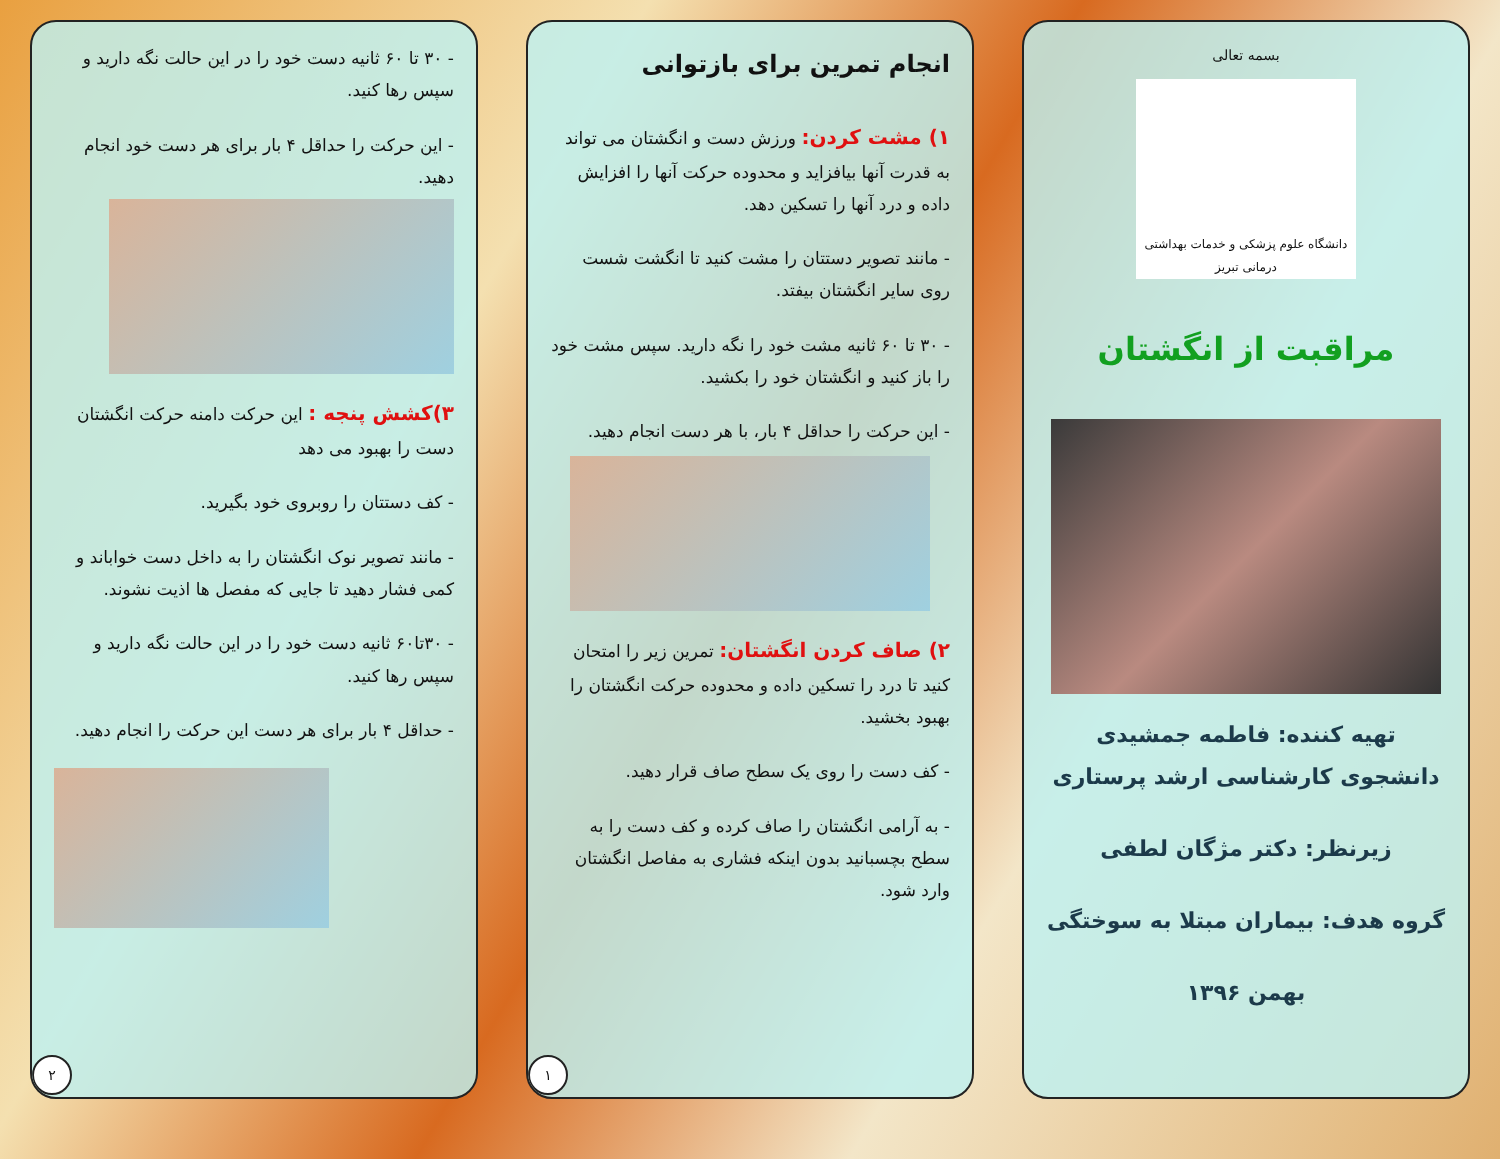بسمه تعالی
دانشگاه علوم پزشکی و خدمات بهداشتی درمانی تبریز
مراقبت از انگشتان
تهیه کننده: فاطمه جمشیدی دانشجوی کارشناسی ارشد پرستاری
زیرنظر: دکتر مژگان لطفی
گروه هدف: بیماران مبتلا به سوختگی
بهمن ۱۳۹۶
انجام تمرین برای بازتوانی
۱) مشت کردن: ورزش دست و انگشتان می تواند به قدرت آنها بیافزاید و محدوده حرکت آنها را افزایش داده و درد آنها را تسکین دهد.
- مانند تصویر دستتان را مشت کنید تا انگشت شست روی سایر انگشتان بیفتد.
- ۳۰ تا ۶۰ ثانیه مشت خود را نگه دارید. سپس مشت خود را باز کنید و انگشتان خود را بکشید.
- این حرکت را حداقل ۴ بار، با هر دست انجام دهید.
۲) صاف کردن انگشتان: تمرین زیر را امتحان کنید تا درد را تسکین داده و محدوده حرکت انگشتان را بهبود بخشید.
- کف دست را روی یک سطح صاف قرار دهید.
- به آرامی انگشتان را صاف کرده و کف دست را به سطح بچسبانید بدون اینکه فشاری به مفاصل انگشتان وارد شود.
۱
- ۳۰ تا ۶۰ ثانیه دست خود را در این حالت نگه دارید و سپس رها کنید.
- این حرکت را حداقل ۴ بار برای هر دست خود انجام دهید.
۳)کشش پنجه : این حرکت دامنه حرکت انگشتان دست را بهبود می دهد
- کف دستتان را روبروی خود بگیرید.
- مانند تصویر نوک انگشتان را به داخل دست خواباند و کمی فشار دهید تا جایی که مفصل ها اذیت نشوند.
- ۳۰تا۶۰ ثانیه دست خود را در این حالت نگه دارید و سپس رها کنید.
- حداقل ۴ بار برای هر دست این حرکت را انجام دهید.
۲